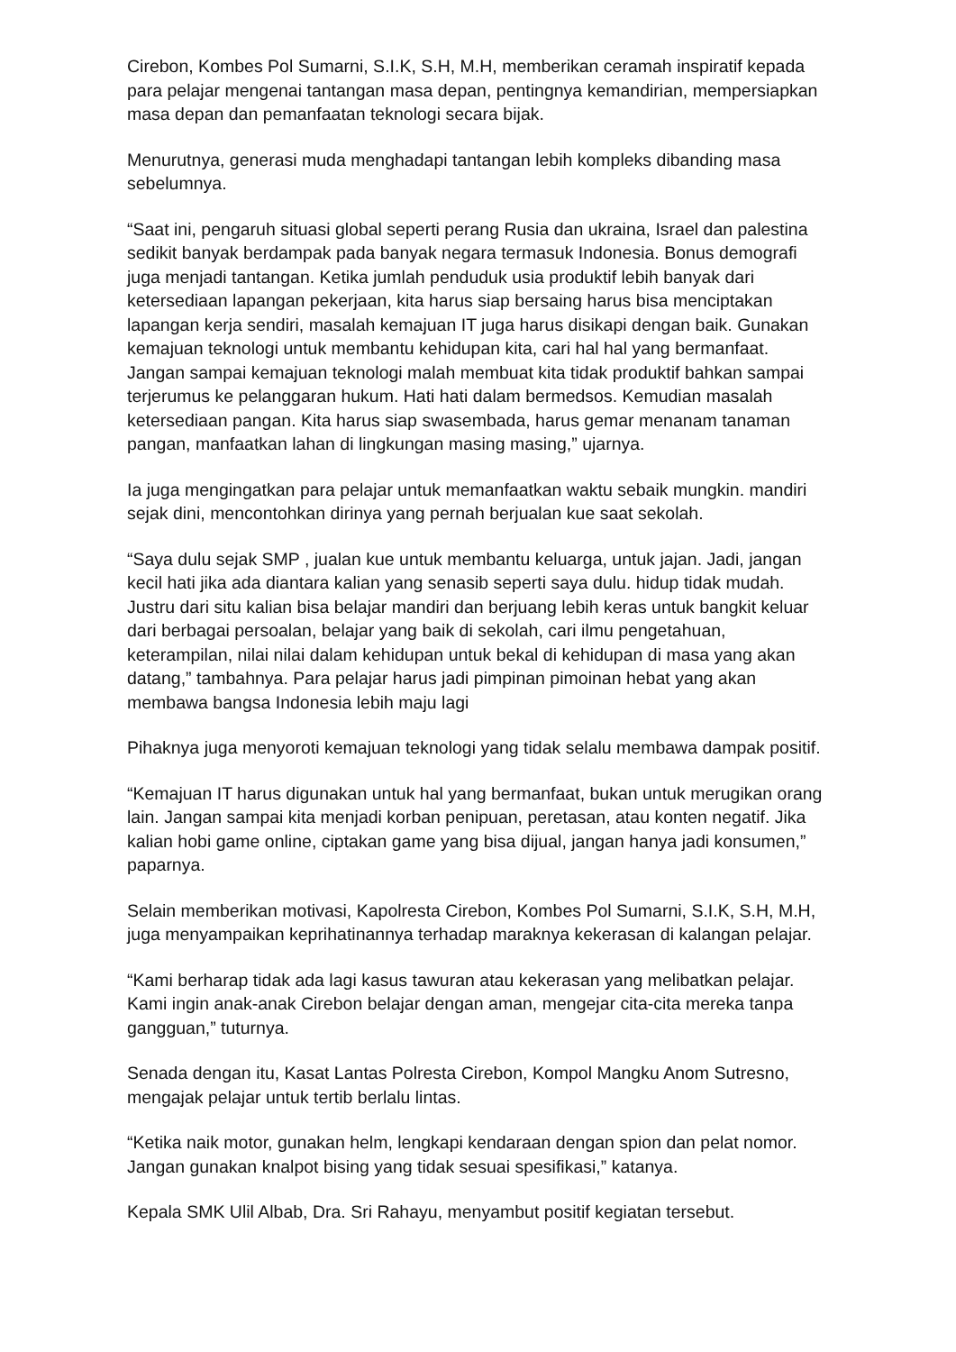Cirebon, Kombes Pol Sumarni, S.I.K, S.H, M.H, memberikan ceramah inspiratif kepada para pelajar mengenai tantangan masa depan, pentingnya kemandirian, mempersiapkan masa depan dan pemanfaatan teknologi secara bijak.
Menurutnya, generasi muda menghadapi tantangan lebih kompleks dibanding masa sebelumnya.
“Saat ini, pengaruh situasi global seperti perang Rusia dan ukraina, Israel dan palestina sedikit banyak berdampak pada banyak negara termasuk Indonesia. Bonus demografi juga menjadi tantangan. Ketika jumlah penduduk usia produktif lebih banyak dari ketersediaan lapangan pekerjaan, kita harus siap bersaing harus bisa menciptakan lapangan kerja sendiri, masalah kemajuan IT juga harus disikapi dengan baik. Gunakan kemajuan teknologi untuk membantu kehidupan kita, cari hal hal yang bermanfaat. Jangan sampai kemajuan teknologi malah membuat kita tidak produktif bahkan sampai terjerumus ke pelanggaran hukum. Hati hati dalam bermedsos. Kemudian masalah ketersediaan pangan. Kita harus siap swasembada, harus gemar menanam tanaman pangan, manfaatkan lahan di lingkungan masing masing,” ujarnya.
Ia juga mengingatkan para pelajar untuk memanfaatkan waktu sebaik mungkin. mandiri sejak dini, mencontohkan dirinya yang pernah berjualan kue saat sekolah.
“Saya dulu sejak SMP , jualan kue untuk membantu keluarga, untuk jajan. Jadi, jangan kecil hati jika ada diantara kalian yang senasib seperti saya dulu. hidup tidak mudah. Justru dari situ kalian bisa belajar mandiri dan berjuang lebih keras untuk bangkit keluar dari berbagai persoalan, belajar yang baik di sekolah, cari ilmu pengetahuan, keterampilan, nilai nilai dalam kehidupan untuk bekal di kehidupan di masa yang akan datang,” tambahnya. Para pelajar harus jadi pimpinan pimoinan hebat yang akan membawa bangsa Indonesia lebih maju lagi
Pihaknya juga menyoroti kemajuan teknologi yang tidak selalu membawa dampak positif.
“Kemajuan IT harus digunakan untuk hal yang bermanfaat, bukan untuk merugikan orang lain. Jangan sampai kita menjadi korban penipuan, peretasan, atau konten negatif. Jika kalian hobi game online, ciptakan game yang bisa dijual, jangan hanya jadi konsumen,” paparnya.
Selain memberikan motivasi, Kapolresta Cirebon, Kombes Pol Sumarni, S.I.K, S.H, M.H, juga menyampaikan keprihatinannya terhadap maraknya kekerasan di kalangan pelajar.
“Kami berharap tidak ada lagi kasus tawuran atau kekerasan yang melibatkan pelajar. Kami ingin anak-anak Cirebon belajar dengan aman, mengejar cita-cita mereka tanpa gangguan,” tuturnya.
Senada dengan itu, Kasat Lantas Polresta Cirebon, Kompol Mangku Anom Sutresno, mengajak pelajar untuk tertib berlalu lintas.
“Ketika naik motor, gunakan helm, lengkapi kendaraan dengan spion dan pelat nomor. Jangan gunakan knalpot bising yang tidak sesuai spesifikasi,” katanya.
Kepala SMK Ulil Albab, Dra. Sri Rahayu, menyambut positif kegiatan tersebut.